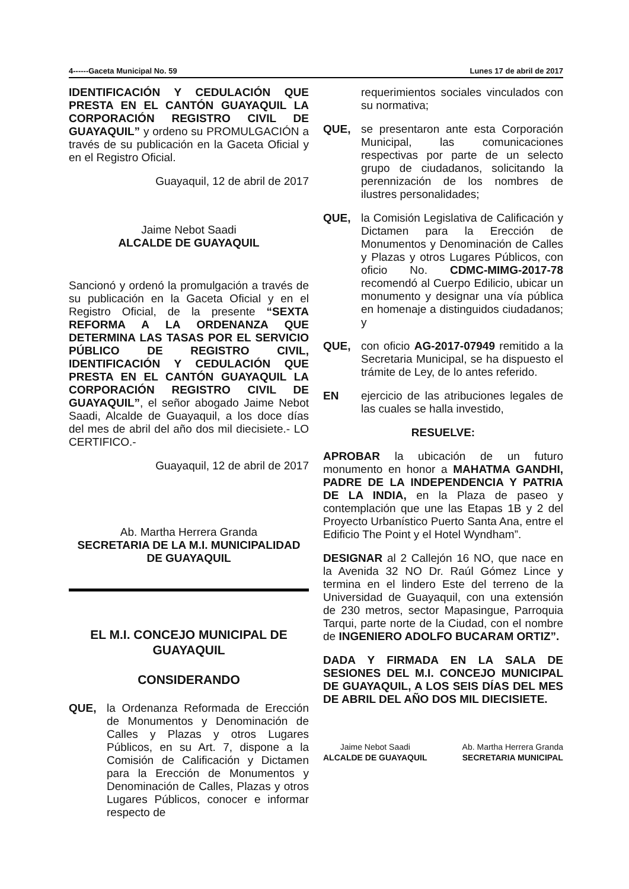4------Gaceta Municipal No. 59 Lunes 17 de abril de 2017
IDENTIFICACIÓN Y CEDULACIÓN QUE PRESTA EN EL CANTÓN GUAYAQUIL LA CORPORACIÓN REGISTRO CIVIL DE GUAYAQUIL” y ordeno su PROMULGACIÓN a través de su publicación en la Gaceta Oficial y en el Registro Oficial.
Guayaquil, 12 de abril de 2017
Jaime Nebot Saadi
ALCALDE DE GUAYAQUIL
Sancionó y ordenó la promulgación a través de su publicación en la Gaceta Oficial y en el Registro Oficial, de la presente “SEXTA REFORMA A LA ORDENANZA QUE DETERMINA LAS TASAS POR EL SERVICIO PÚBLICO DE REGISTRO CIVIL, IDENTIFICACIÓN Y CEDULACIÓN QUE PRESTA EN EL CANTÓN GUAYAQUIL LA CORPORACIÓN REGISTRO CIVIL DE GUAYAQUIL”, el señor abogado Jaime Nebot Saadi, Alcalde de Guayaquil, a los doce días del mes de abril del año dos mil diecisiete.- LO CERTIFICO.-
Guayaquil, 12 de abril de 2017
Ab. Martha Herrera Granda
SECRETARIA DE LA M.I. MUNICIPALIDAD DE GUAYAQUIL
EL M.I. CONCEJO MUNICIPAL DE GUAYAQUIL
CONSIDERANDO
QUE, la Ordenanza Reformada de Erección de Monumentos y Denominación de Calles y Plazas y otros Lugares Públicos, en su Art. 7, dispone a la Comisión de Calificación y Dictamen para la Erección de Monumentos y Denominación de Calles, Plazas y otros Lugares Públicos, conocer e informar respecto de
requerimientos sociales vinculados con su normativa;
QUE, se presentaron ante esta Corporación Municipal, las comunicaciones respectivas por parte de un selecto grupo de ciudadanos, solicitando la perennización de los nombres de ilustres personalidades;
QUE, la Comisión Legislativa de Calificación y Dictamen para la Erección de Monumentos y Denominación de Calles y Plazas y otros Lugares Públicos, con oficio No. CDMC-MIMG-2017-78 recomendó al Cuerpo Edilicio, ubicar un monumento y designar una vía pública en homenaje a distinguidos ciudadanos; y
QUE, con oficio AG-2017-07949 remitido a la Secretaria Municipal, se ha dispuesto el trámite de Ley, de lo antes referido.
EN ejercicio de las atribuciones legales de las cuales se halla investido,
RESUELVE:
APROBAR la ubicación de un futuro monumento en honor a MAHATMA GANDHI, PADRE DE LA INDEPENDENCIA Y PATRIA DE LA INDIA, en la Plaza de paseo y contemplación que une las Etapas 1B y 2 del Proyecto Urbanístico Puerto Santa Ana, entre el Edificio The Point y el Hotel Wyndham”.
DESIGNAR al 2 Callejón 16 NO, que nace en la Avenida 32 NO Dr. Raúl Gómez Lince y termina en el lindero Este del terreno de la Universidad de Guayaquil, con una extensión de 230 metros, sector Mapasingue, Parroquia Tarqui, parte norte de la Ciudad, con el nombre de INGENIERO ADOLFO BUCARAM ORTIZ”.
DADA Y FIRMADA EN LA SALA DE SESIONES DEL M.I. CONCEJO MUNICIPAL DE GUAYAQUIL, A LOS SEIS DÍAS DEL MES DE ABRIL DEL AÑO DOS MIL DIECISIETE.
Jaime Nebot Saadi
ALCALDE DE GUAYAQUIL
Ab. Martha Herrera Granda
SECRETARIA MUNICIPAL